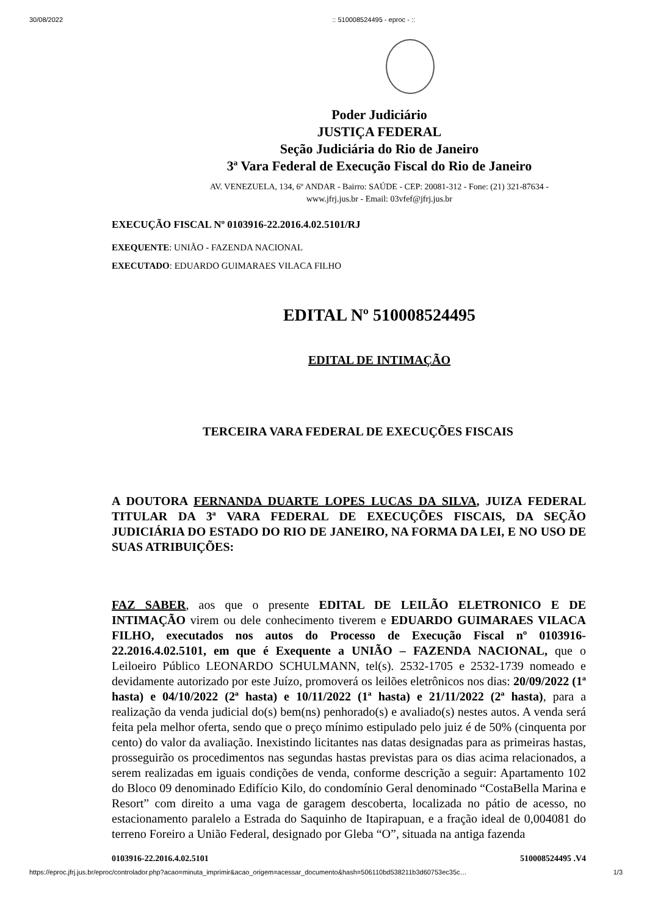30/08/2022:: 510008524495 - eproc - ::
Poder Judiciário
JUSTIÇA FEDERAL
Seção Judiciária do Rio de Janeiro
3ª Vara Federal de Execução Fiscal do Rio de Janeiro
AV. VENEZUELA, 134, 6º ANDAR - Bairro: SAÚDE - CEP: 20081-312 - Fone: (21) 321-87634 -
www.jfrj.jus.br - Email: 03vfef@jfrj.jus.br
EXECUÇÃO FISCAL Nº 0103916-22.2016.4.02.5101/RJ
EXEQUENTE: UNIÃO - FAZENDA NACIONAL
EXECUTADO: EDUARDO GUIMARAES VILACA FILHO
EDITAL Nº 510008524495
EDITAL DE INTIMAÇÃO
TERCEIRA VARA FEDERAL DE EXECUÇÕES FISCAIS
A DOUTORA FERNANDA DUARTE LOPES LUCAS DA SILVA, JUIZA FEDERAL TITULAR DA 3ª VARA FEDERAL DE EXECUÇÕES FISCAIS, DA SEÇÃO JUDICIÁRIA DO ESTADO DO RIO DE JANEIRO, NA FORMA DA LEI, E NO USO DE SUAS ATRIBUIÇÕES:
FAZ SABER, aos que o presente EDITAL DE LEILÃO ELETRONICO E DE INTIMAÇÃO virem ou dele conhecimento tiverem e EDUARDO GUIMARAES VILACA FILHO, executados nos autos do Processo de Execução Fiscal nº 0103916-22.2016.4.02.5101, em que é Exequente a UNIÃO – FAZENDA NACIONAL, que o Leiloeiro Público LEONARDO SCHULMANN, tel(s). 2532-1705 e 2532-1739 nomeado e devidamente autorizado por este Juízo, promoverá os leilões eletrônicos nos dias: 20/09/2022 (1ª hasta) e 04/10/2022 (2ª hasta) e 10/11/2022 (1ª hasta) e 21/11/2022 (2ª hasta), para a realização da venda judicial do(s) bem(ns) penhorado(s) e avaliado(s) nestes autos. A venda será feita pela melhor oferta, sendo que o preço mínimo estipulado pelo juiz é de 50% (cinquenta por cento) do valor da avaliação. Inexistindo licitantes nas datas designadas para as primeiras hastas, prosseguirão os procedimentos nas segundas hastas previstas para os dias acima relacionados, a serem realizadas em iguais condições de venda, conforme descrição a seguir: Apartamento 102 do Bloco 09 denominado Edifício Kilo, do condomínio Geral denominado “CostaBella Marina e Resort” com direito a uma vaga de garagem descoberta, localizada no pátio de acesso, no estacionamento paralelo a Estrada do Saquinho de Itapirapuan, e a fração ideal de 0,004081 do terreno Foreiro a União Federal, designado por Gleba “O”, situada na antiga fazenda
0103916-22.2016.4.02.5101 510008524495 .V4
https://eproc.jfrj.jus.br/eproc/controlador.php?acao=minuta_imprimir&acao_origem=acessar_documento&hash=506110bd538211b3d60753ec35c… 1/3